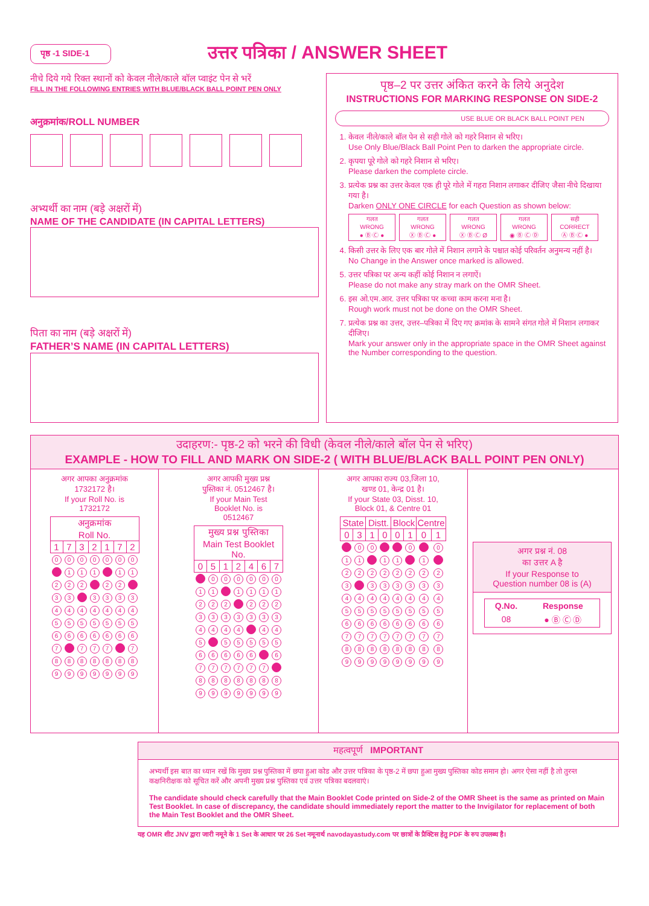पृष्ठ -1 SIDE-1
उत्तर पत्रिका / ANSWER SHEET
नीचे दिये गये रिक्त स्थानों को केवल नीले/काले बॉल प्वाइंट पेन से भरें
FILL IN THE FOLLOWING ENTRIES WITH BLUE/BLACK BALL POINT PEN ONLY
अनुक्रमांक/ROLL NUMBER
अभ्यर्थी का नाम (बड़े अक्षरों में)
NAME OF THE CANDIDATE (IN CAPITAL LETTERS)
पिता का नाम (बड़े अक्षरों में)
FATHER’S NAME (IN CAPITAL LETTERS)
पृष्ठ–2 पर उत्तर अंकित करने के लिये अनुदेश
INSTRUCTIONS FOR MARKING RESPONSE ON SIDE-2
USE BLUE OR BLACK BALL POINT PEN
1. केवल नीले/काले बॉल पेन से सही गोले को गहरे निशान से भरिए।
Use Only Blue/Black Ball Point Pen to darken the appropriate circle.
2. कृपया पूरे गोले को गहरे निशान से भरिए।
Please darken the complete circle.
3. प्रत्येक प्रश्न का उत्तर केवल एक ही पूरे गोले में गहरा निशान लगाकर दीजिए जैसा नीचे दिखाया गया है।
Darken ONLY ONE CIRCLE for each Question as shown below:
गलत
WRONG
● Ⓑ Ⓒ ●
गलत
WRONG
Ⓧ Ⓑ Ⓒ ●
गलत
WRONG
Ⓧ Ⓑ Ⓒ Ø
गलत
WRONG
◉ Ⓑ Ⓒ Ⓓ
सही
CORRECT
Ⓐ Ⓑ Ⓒ ●
4. किसी उत्तर के लिए एक बार गोले में निशान लगाने के पश्चात कोई परिवर्तन अनुमन्य नहीं है।
No Change in the Answer once marked is allowed.
5. उत्तर पत्रिका पर अन्य कहीं कोई निशान न लगाऐं।
Please do not make any stray mark on the OMR Sheet.
6. इस ओ.एम.आर. उत्तर पत्रिका पर कच्चा काम करना मना है।
Rough work must not be done on the OMR Sheet.
7. प्रत्येक प्रश्न का उत्तर, उत्तर–पत्रिका में दिए गए क्रमांक के सामने संगत गोले में निशान लगाकर दीजिए।
Mark your answer only in the appropriate space in the OMR Sheet against the Number corresponding to the question.
उदाहरण:- पृष्ठ-2 को भरने की विधी (केवल नीले/काले बॉल पेन से भरिए)
EXAMPLE - HOW TO FILL AND MARK ON SIDE-2 ( WITH BLUE/BLACK BALL POINT PEN ONLY)
अगर आपका अनुक्रमांक
1732172 है।
If your Roll No. is
1732172
| अनुक्रमांक Roll No. | | | | | | |
| --- | --- | --- | --- | --- | --- | --- |
| 1 | 7 | 3 | 2 | 1 | 7 | 2 |
| 0 | 0 | 0 | 0 | 0 | 0 | 0 |
| | 1 | 1 | 1 | | 1 | 1 |
| 2 | 2 | 2 | | 2 | 2 | |
| 3 | 3 | | 3 | 3 | 3 | 3 |
| 4 | 4 | 4 | 4 | 4 | 4 | 4 |
| 5 | 5 | 5 | 5 | 5 | 5 | 5 |
| 6 | 6 | 6 | 6 | 6 | 6 | 6 |
| 7 | | 7 | 7 | 7 | | 7 |
| 8 | 8 | 8 | 8 | 8 | 8 | 8 |
| 9 | 9 | 9 | 9 | 9 | 9 | 9 |
अगर आपकी मुख्य प्रश्न
पुस्तिका नं. 0512467 है।
If your Main Test
Booklet No. is
0512467
| मुख्य प्रश्न पुस्तिका Main Test Booklet No. | | | | | | |
| --- | --- | --- | --- | --- | --- | --- |
| 0 | 5 | 1 | 2 | 4 | 6 | 7 |
| | 0 | 0 | 0 | 0 | 0 | 0 |
| 1 | 1 | | 1 | 1 | 1 | 1 |
| 2 | 2 | 2 | | 2 | 2 | 2 |
| 3 | 3 | 3 | 3 | 3 | 3 | 3 |
| 4 | 4 | 4 | 4 | | 4 | 4 |
| 5 | | 5 | 5 | 5 | 5 | 5 |
| 6 | 6 | 6 | 6 | 6 | | 6 |
| 7 | 7 | 7 | 7 | 7 | 7 | |
| 8 | 8 | 8 | 8 | 8 | 8 | 8 |
| 9 | 9 | 9 | 9 | 9 | 9 | 9 |
अगर आपका राज्य 03,जिला 10,
खण्ड 01, केन्द्र 01 है।
If your State 03, Disst. 10,
Block 01, & Centre 01
| State | | Distt. | | Block | | Centre | |
| --- | --- | --- | --- | --- | --- | --- | --- |
| 0 | 3 | 1 | 0 | 0 | 1 | 0 | 1 |
| | 0 | 0 | | | 0 | | 0 |
| 1 | 1 | | 1 | 1 | | 1 | |
| 2 | 2 | 2 | 2 | 2 | 2 | 2 | 2 |
| 3 | | 3 | 3 | 3 | 3 | 3 | 3 |
| 4 | 4 | 4 | 4 | 4 | 4 | 4 | 4 |
| 5 | 5 | 5 | 5 | 5 | 5 | 5 | 5 |
| 6 | 6 | 6 | 6 | 6 | 6 | 6 | 6 |
| 7 | 7 | 7 | 7 | 7 | 7 | 7 | 7 |
| 8 | 8 | 8 | 8 | 8 | 8 | 8 | 8 |
| 9 | 9 | 9 | 9 | 9 | 9 | 9 | 9 |
अगर प्रश्न नं. 08
का उत्तर A है
If your Response to
Question number 08 is (A)
| Q.No. | Response |
| --- | --- |
| 08 | ● Ⓑ Ⓒ Ⓓ |
महत्वपूर्ण IMPORTANT
अभ्यर्थी इस बात का ध्यान रखें कि मुख्य प्रश्न पुस्तिका में छपा हुआ कोड और उत्तर पत्रिका के पृष्ठ-2 में छपा हुआ मुख्य पुस्तिका कोड समान हो। अगर ऐसा नहीं है तो तुरन्त कक्षनिरीक्षक को सूचित करें और अपनी मुख्य प्रश्न पुस्तिका एवं उत्तर पत्रिका बदलवाएं।
The candidate should check carefully that the Main Booklet Code printed on Side-2 of the OMR Sheet is the same as printed on Main Test Booklet. In case of discrepancy, the candidate should immediately report the matter to the Invigilator for replacement of both the Main Test Booklet and the OMR Sheet.
यह OMR शीट JNV द्वारा जारी नमूने के 1 Set के आधार पर 26 Set नमूनार्थ navodayastudy.com पर छात्रों के प्रैक्टिस हेतु PDF के रुप उपलब्ध है।